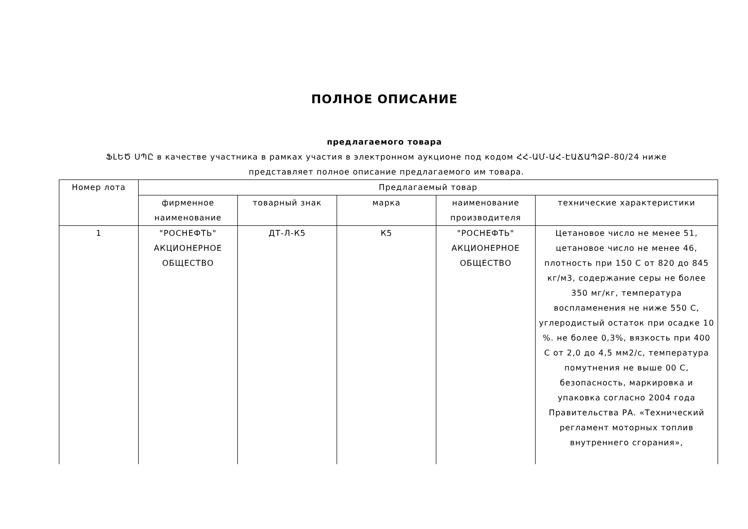ПОЛНОЕ ОПИСАНИЕ
предлагаемого товара
ՖԼԵԾ ՍՊԸ в качестве участника в рамках участия в электронном аукционе под кодом ՀՀ-ԱՄ-ԱՀ-ԷԱՃԱՊՁԲ-80/24 ниже представляет полное описание предлагаемого им товара.
| Номер лота | Предлагаемый товар | | | | |
| --- | --- | --- | --- | --- | --- |
| | фирменное наименование | товарный знак | марка | наименование производителя | технические характеристики |
| 1 | "РОСНЕФТЬ" АКЦИОНЕРНОЕ ОБЩЕСТВО | ДТ-Л-К5 | К5 | "РОСНЕФТЬ" АКЦИОНЕРНОЕ ОБЩЕСТВО | Цетановое число не менее 51, цетановое число не менее 46, плотность при 150 С от 820 до 845 кг/м3, содержание серы не более 350 мг/кг, температура воспламенения не ниже 550 С, углеродистый остаток при осадке 10 %. не более 0,3%, вязкость при 400 С от 2,0 до 4,5 мм2/с, температура помутнения не выше 00 С, безопасность, маркировка и упаковка согласно 2004 года Правительства РА. «Технический регламент моторных топлив внутреннего сгорания», |